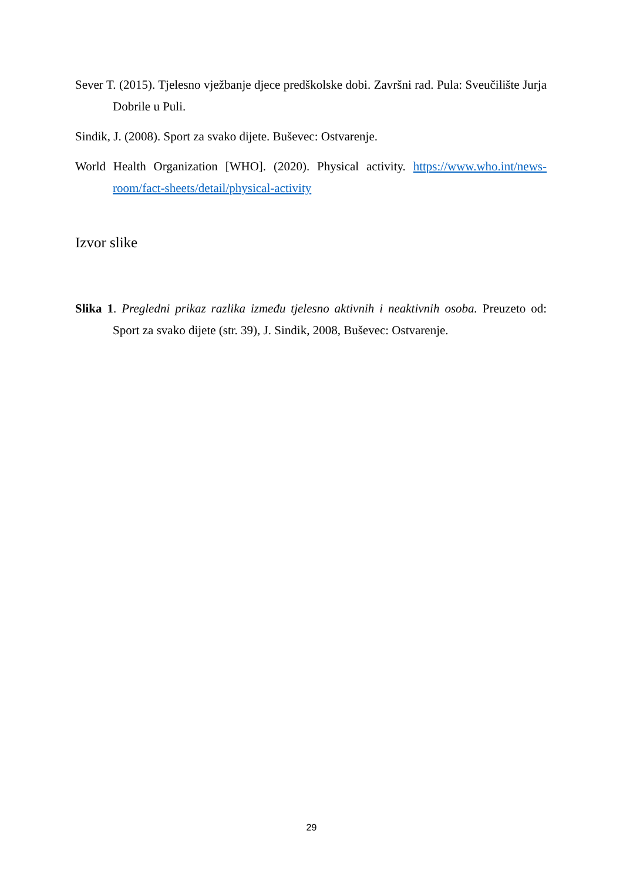Sever T. (2015). Tjelesno vježbanje djece predškolske dobi. Završni rad. Pula: Sveučilište Jurja Dobrile u Puli.
Sindik, J. (2008). Sport za svako dijete. Buševec: Ostvarenje.
World Health Organization [WHO]. (2020). Physical activity. https://www.who.int/news-room/fact-sheets/detail/physical-activity
Izvor slike
Slika 1. Pregledni prikaz razlika između tjelesno aktivnih i neaktivnih osoba. Preuzeto od: Sport za svako dijete (str. 39), J. Sindik, 2008, Buševec: Ostvarenje.
29